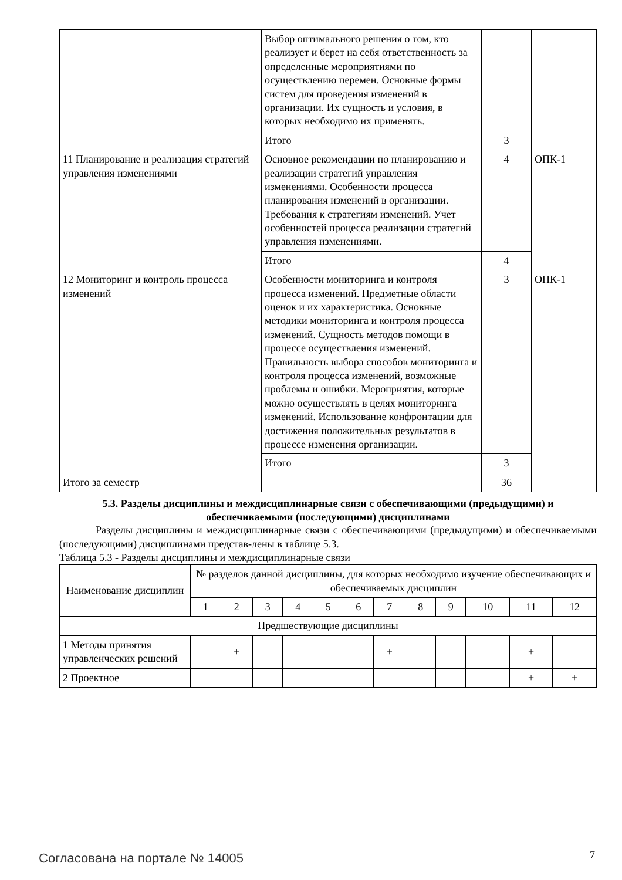| | Выбор оптимального решения о том, кто реализует и берет на себя ответственность за определенные мероприятиями по осуществлению перемен. Основные формы систем для проведения изменений в организации. Их сущность и условия, в которых необходимо их применять. | | |
| | Итого | 3 | |
| 11 Планирование и реализация стратегий управления изменениями | Основное рекомендации по планированию и реализации стратегий управления изменениями. Особенности процесса планирования изменений в организации. Требования к стратегиям изменений. Учет особенностей процесса реализации стратегий управления изменениями. | 4 | ОПК-1 |
| | Итого | 4 | |
| 12 Мониторинг и контроль процесса изменений | Особенности мониторинга и контроля процесса изменений. Предметные области оценок и их характеристика. Основные методики мониторинга и контроля процесса изменений. Сущность методов помощи в процессе осуществления изменений. Правильность выбора способов мониторинга и контроля процесса изменений, возможные проблемы и ошибки. Мероприятия, которые можно осуществлять в целях мониторинга изменений. Использование конфронтации для достижения положительных результатов в процессе изменения организации. | 3 | ОПК-1 |
| | Итого | 3 | |
| Итого за семестр | | 36 | |
5.3. Разделы дисциплины и междисциплинарные связи с обеспечивающими (предыдущими) и обеспечиваемыми (последующими) дисциплинами
Разделы дисциплины и междисциплинарные связи с обеспечивающими (предыдущими) и обеспечиваемыми (последующими) дисциплинами представ-лены в таблице 5.3.
Таблица 5.3 - Разделы дисциплины и междисциплинарные связи
| Наименование дисциплин | № разделов данной дисциплины, для которых необходимо изучение обеспечивающих и обеспечиваемых дисциплин | | | | | | | | | | | |
| --- | --- | --- | --- | --- | --- | --- | --- | --- | --- | --- | --- | --- |
| | 1 | 2 | 3 | 4 | 5 | 6 | 7 | 8 | 9 | 10 | 11 | 12 |
| Предшествующие дисциплины | | | | | | | | | | | | |
| 1 Методы принятия управленческих решений | | + | | | | | + | | | | + | |
| 2 Проектное | | | | | | | | | | | + | + |
Согласована на портале № 14005 7